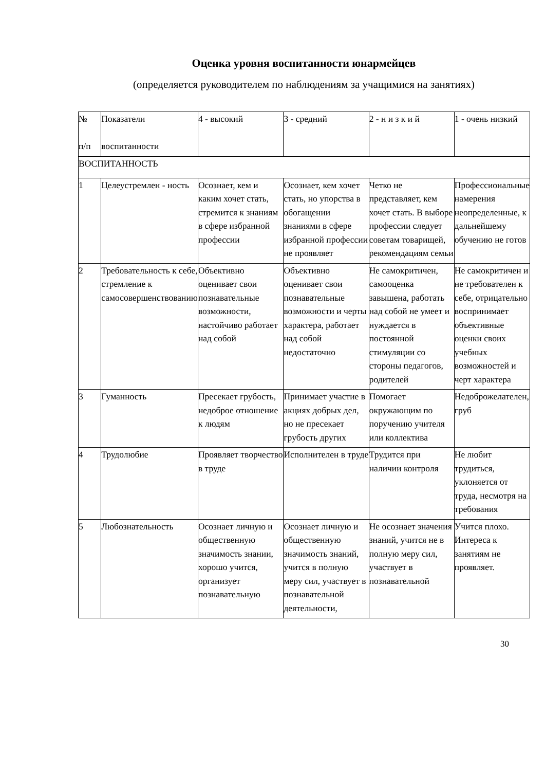Оценка уровня воспитанности юнармейцев
(определяется руководителем по наблюдениям за учащимися на занятиях)
| № п/п | Показатели воспитанности | 4 - высокий | 3 - средний | 2 - н и з к и й | 1 - очень низкий |
| ВОСПИТАННОСТЬ | | | | | |
| 1 | Целеустремлен - ность | Осознает, кем и каким хочет стать, стремится к знаниям в сфере избранной профессии | Осознает, кем хочет стать, но упорства в обогащении знаниями в сфере избранной профессии не проявляет | Четко не представляет, кем хочет стать. В выборе профессии следует советам товарищей, рекомендациям семьи | Профессиональные намерения неопределенные, к дальнейшему обучению не готов |
| 2 | Требовательность к себе, стремление к самосовершенствованию | Объективно оценивает свои познавательные возможности, настойчиво работает над собой | Объективно оценивает свои познавательные возможности и черты характера, работает над собой недостаточно | Не самокритичен, самооценка завышена, работать над собой не умеет и нуждается в постоянной стимуляции со стороны педагогов, родителей | Не самокритичен и не требователен к себе, отрицательно воспринимает объективные оценки своих учебных возможностей и черт характера |
| 3 | Гуманность | Пресекает грубость, недоброе отношение к людям | Принимает участие в акциях добрых дел, но не пресекает грубость других | Помогает окружающим по поручению учителя или коллектива | Недоброжелателен, груб |
| 4 | Трудолюбие | Проявляет творчество в труде | Исполнителен в труде | Трудится при наличии контроля | Не любит трудиться, уклоняется от труда, несмотря на требования |
| 5 | Любознательность | Осознает личную и общественную значимость знании, хорошо учится, организует познавательную | Осознает личную и общественную значимость знаний, учится в полную меру сил, участвует в познавательной деятельности, | Не осознает значения знаний, учится не в полную меру сил, участвует в познавательной | Учится плохо. Интереса к занятиям не проявляет. |
30